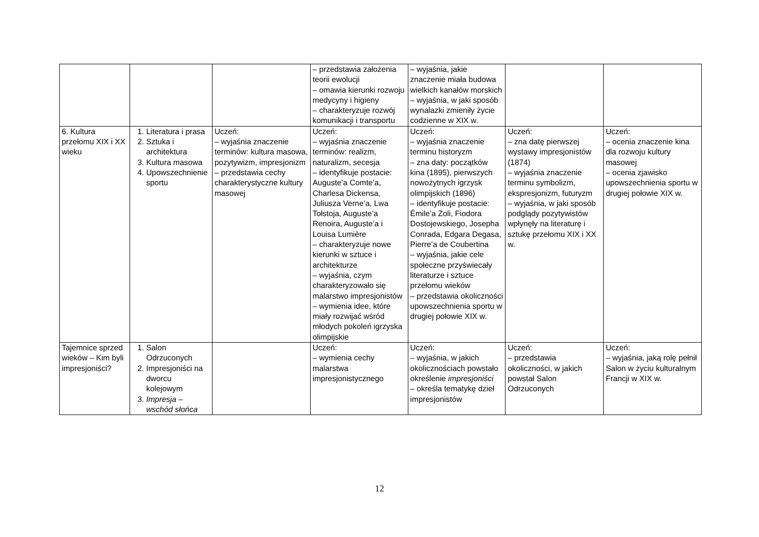| | | | – przedstawia założenia teorii ewolucji – omawia kierunki rozwoju medycyny i higieny – charakteryzuje rozwój komunikacji i transportu | – wyjaśnia, jakie znaczenie miała budowa wielkich kanałów morskich – wyjaśnia, w jaki sposób wynalazki zmieniły życie codzienne w XIX w. | | |
| 6. Kultura przełomu XIX i XX wieku | 1. Literatura i prasa 2. Sztuka i architektura 3. Kultura masowa 4. Upowszechnienie sportu | Uczeń: – wyjaśnia znaczenie terminów: kultura masowa, pozytywizm, impresjonizm – przedstawia cechy charakterystyczne kultury masowej | Uczeń: – wyjaśnia znaczenie terminów: realizm, naturalizm, secesja – identyfikuje postacie: Auguste’a Comte’a, Charlesa Dickensa, Juliusza Verne’a, Lwa Tołstoja, Auguste’a Renoira, Auguste’a i Louisa Lumière – charakteryzuje nowe kierunki w sztuce i architekturze – wyjaśnia, czym charakteryzowało się malarstwo impresjonistów – wymienia idee, które miały rozwijać wśród młodych pokoleń igrzyska olimpijskie | Uczeń: – wyjaśnia znaczenie terminu historyzm – zna daty: początków kina (1895), pierwszych nowożytnych igrzysk olimpijskich (1896) – identyfikuje postacie: Émile’a Zoli, Fiodora Dostojewskiego, Josepha Conrada, Edgara Degasa, Pierre’a de Coubertina – wyjaśnia, jakie cele społeczne przyświecały literaturze i sztuce przełomu wieków – przedstawia okoliczności upowszechnienia sportu w drugiej połowie XIX w. | Uczeń: – zna datę pierwszej wystawy impresjonistów (1874) – wyjaśnia znaczenie terminu symbolizm, ekspresjonizm, futuryzm – wyjaśnia, w jaki sposób podglądy pozytywistów wpłynęły na literaturę i sztukę przełomu XIX i XX w. | Uczeń: – ocenia znaczenie kina dla rozwoju kultury masowej – ocenia zjawisko upowszechnienia sportu w drugiej połowie XIX w. |
| Tajemnice sprzed wieków – Kim byli impresjoniści? | 1. Salon Odrzuconych 2. Impresjoniści na dworcu kolejowym 3. Impresja – wschód słońca | | Uczeń: – wymienia cechy malarstwa impresjonistycznego | Uczeń: – wyjaśnia, w jakich okolicznościach powstało określenie impresjoniści – określa tematykę dzieł impresjonistów | Uczeń: – przedstawia okoliczności, w jakich powstał Salon Odrzuconych | Uczeń: – wyjaśnia, jaką rolę pełnił Salon w życiu kulturalnym Francji w XIX w. |
12